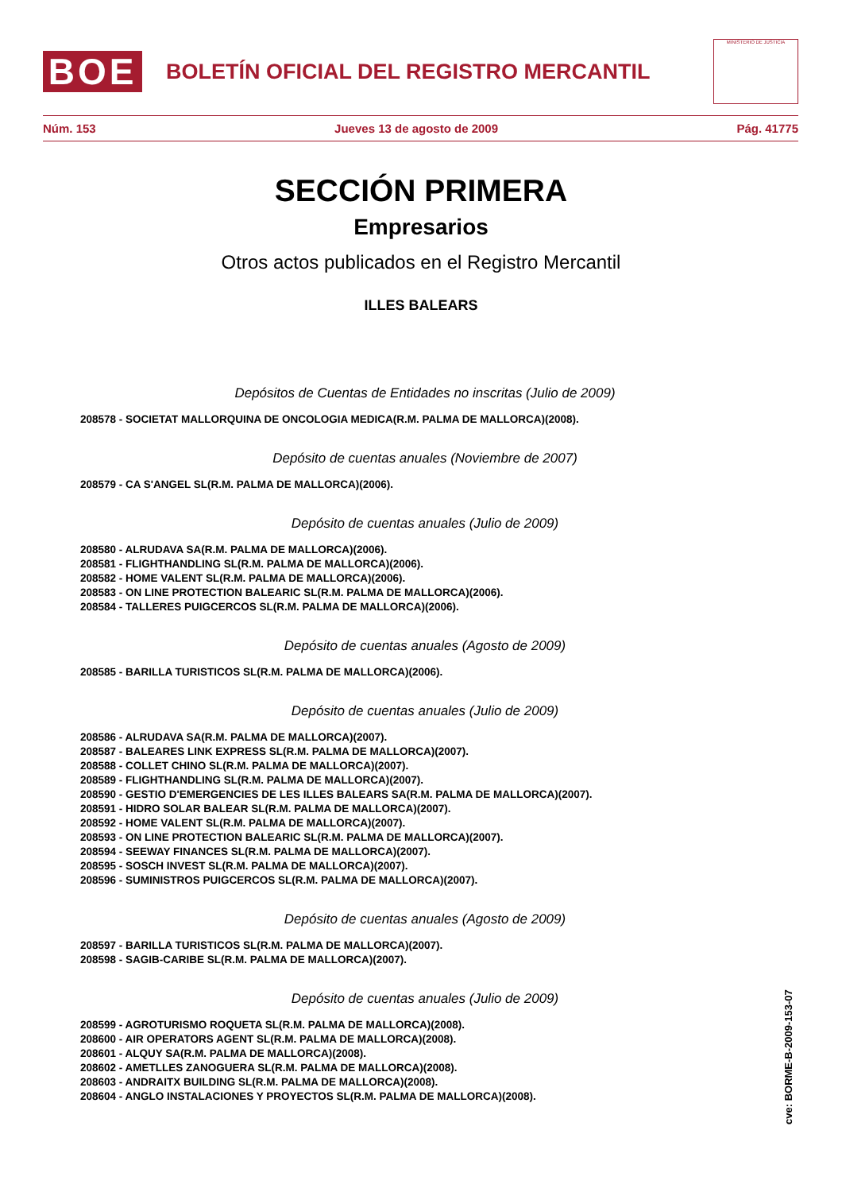BOE
BOLETÍN OFICIAL DEL REGISTRO MERCANTIL
MINISTERIO DE JUSTICIA
Núm. 153 Jueves 13 de agosto de 2009 Pág. 41775
SECCIÓN PRIMERA
Empresarios
Otros actos publicados en el Registro Mercantil
ILLES BALEARS
Depósitos de Cuentas de Entidades no inscritas (Julio de 2009)
208578 - SOCIETAT MALLORQUINA DE ONCOLOGIA MEDICA(R.M. PALMA DE MALLORCA)(2008).
Depósito de cuentas anuales (Noviembre de 2007)
208579 - CA S'ANGEL SL(R.M. PALMA DE MALLORCA)(2006).
Depósito de cuentas anuales (Julio de 2009)
208580 - ALRUDAVA SA(R.M. PALMA DE MALLORCA)(2006).
208581 - FLIGHTHANDLING SL(R.M. PALMA DE MALLORCA)(2006).
208582 - HOME VALENT SL(R.M. PALMA DE MALLORCA)(2006).
208583 - ON LINE PROTECTION BALEARIC SL(R.M. PALMA DE MALLORCA)(2006).
208584 - TALLERES PUIGCERCOS SL(R.M. PALMA DE MALLORCA)(2006).
Depósito de cuentas anuales (Agosto de 2009)
208585 - BARILLA TURISTICOS SL(R.M. PALMA DE MALLORCA)(2006).
Depósito de cuentas anuales (Julio de 2009)
208586 - ALRUDAVA SA(R.M. PALMA DE MALLORCA)(2007).
208587 - BALEARES LINK EXPRESS SL(R.M. PALMA DE MALLORCA)(2007).
208588 - COLLET CHINO SL(R.M. PALMA DE MALLORCA)(2007).
208589 - FLIGHTHANDLING SL(R.M. PALMA DE MALLORCA)(2007).
208590 - GESTIO D'EMERGENCIES DE LES ILLES BALEARS SA(R.M. PALMA DE MALLORCA)(2007).
208591 - HIDRO SOLAR BALEAR SL(R.M. PALMA DE MALLORCA)(2007).
208592 - HOME VALENT SL(R.M. PALMA DE MALLORCA)(2007).
208593 - ON LINE PROTECTION BALEARIC SL(R.M. PALMA DE MALLORCA)(2007).
208594 - SEEWAY FINANCES SL(R.M. PALMA DE MALLORCA)(2007).
208595 - SOSCH INVEST SL(R.M. PALMA DE MALLORCA)(2007).
208596 - SUMINISTROS PUIGCERCOS SL(R.M. PALMA DE MALLORCA)(2007).
Depósito de cuentas anuales (Agosto de 2009)
208597 - BARILLA TURISTICOS SL(R.M. PALMA DE MALLORCA)(2007).
208598 - SAGIB-CARIBE SL(R.M. PALMA DE MALLORCA)(2007).
Depósito de cuentas anuales (Julio de 2009)
208599 - AGROTURISMO ROQUETA SL(R.M. PALMA DE MALLORCA)(2008).
208600 - AIR OPERATORS AGENT SL(R.M. PALMA DE MALLORCA)(2008).
208601 - ALQUY SA(R.M. PALMA DE MALLORCA)(2008).
208602 - AMETLLES ZANOGUERA SL(R.M. PALMA DE MALLORCA)(2008).
208603 - ANDRAITX BUILDING SL(R.M. PALMA DE MALLORCA)(2008).
208604 - ANGLO INSTALACIONES Y PROYECTOS SL(R.M. PALMA DE MALLORCA)(2008).
cve: BORME-B-2009-153-07